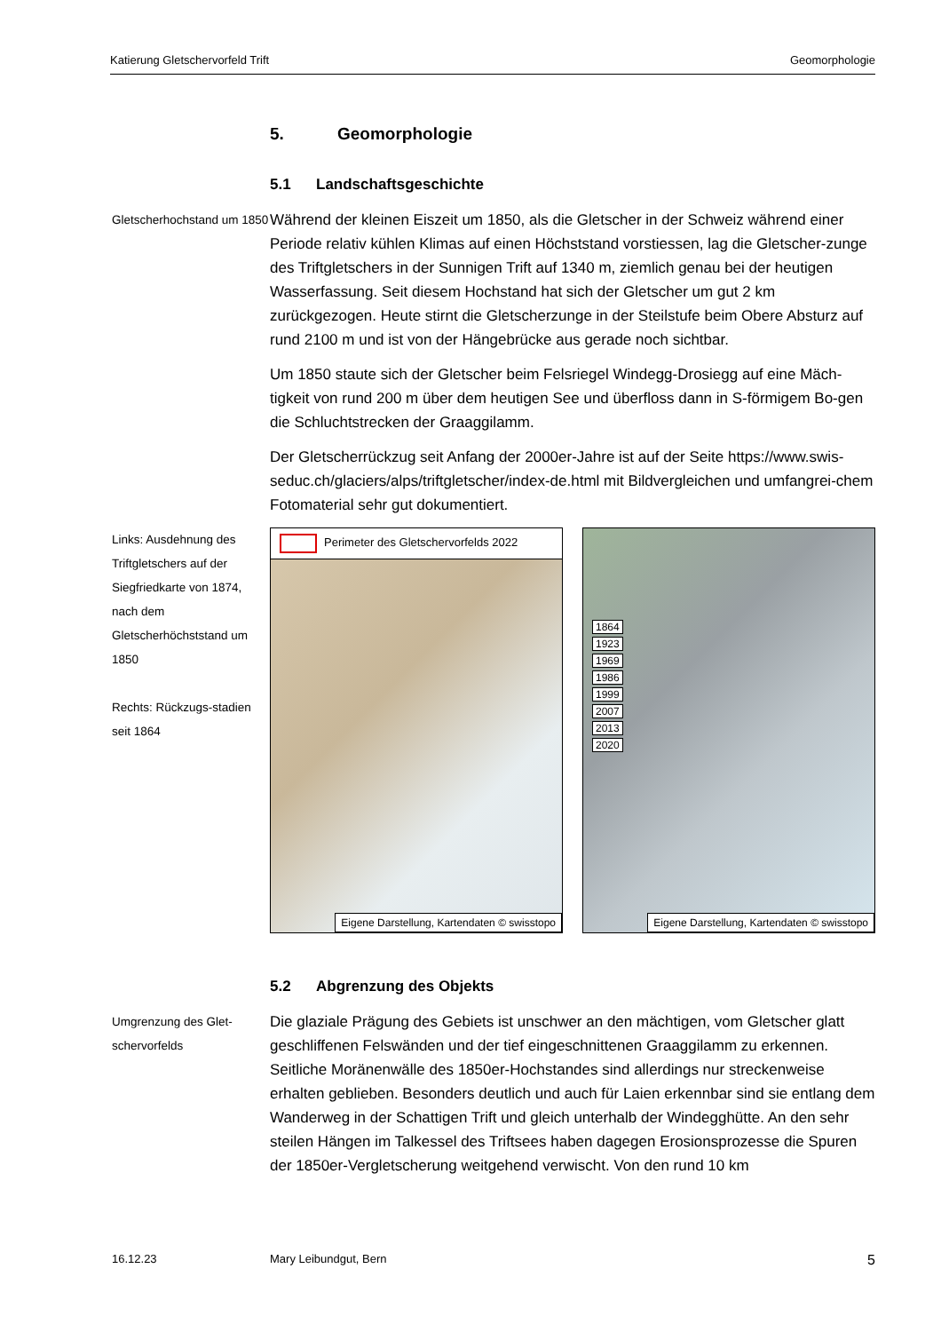Katierung Gletschervorfeld Trift Geomorphologie
5. Geomorphologie
5.1 Landschaftsgeschichte
Gletscherhochstand um 1850
Während der kleinen Eiszeit um 1850, als die Gletscher in der Schweiz während einer Periode relativ kühlen Klimas auf einen Höchststand vorstiessen, lag die Gletscher-zunge des Triftgletschers in der Sunnigen Trift auf 1340 m, ziemlich genau bei der heutigen Wasserfassung. Seit diesem Hochstand hat sich der Gletscher um gut 2 km zurückgezogen. Heute stirnt die Gletscherzunge in der Steilstufe beim Obere Absturz auf rund 2100 m und ist von der Hängebrücke aus gerade noch sichtbar.
Um 1850 staute sich der Gletscher beim Felsriegel Windegg-Drosiegg auf eine Mäch-tigkeit von rund 200 m über dem heutigen See und überfloss dann in S-förmigem Bo-gen die Schluchtstrecken der Graaggilamm.
Der Gletscherrückzug seit Anfang der 2000er-Jahre ist auf der Seite https://www.swis-seduc.ch/glaciers/alps/triftgletscher/index-de.html mit Bildvergleichen und umfangrei-chem Fotomaterial sehr gut dokumentiert.
Links: Ausdehnung des Triftgletschers auf der Siegfriedkarte von 1874, nach dem Gletscherhöchststand um 1850
Rechts: Rückzugs-stadien seit 1864
Perimeter des Gletschervorfelds 2022
Eigene Darstellung, Kartendaten © swisstopo
1864
1923
1969
1986
1999
2007
2013
2020
Eigene Darstellung, Kartendaten © swisstopo
5.2 Abgrenzung des Objekts
Umgrenzung des Glet-schervorfelds
Die glaziale Prägung des Gebiets ist unschwer an den mächtigen, vom Gletscher glatt geschliffenen Felswänden und der tief eingeschnittenen Graaggilamm zu erkennen. Seitliche Moränenwälle des 1850er-Hochstandes sind allerdings nur streckenweise erhalten geblieben. Besonders deutlich und auch für Laien erkennbar sind sie entlang dem Wanderweg in der Schattigen Trift und gleich unterhalb der Windegghütte. An den sehr steilen Hängen im Talkessel des Triftsees haben dagegen Erosionsprozesse die Spuren der 1850er-Vergletscherung weitgehend verwischt. Von den rund 10 km
16.12.23 Mary Leibundgut, Bern 5